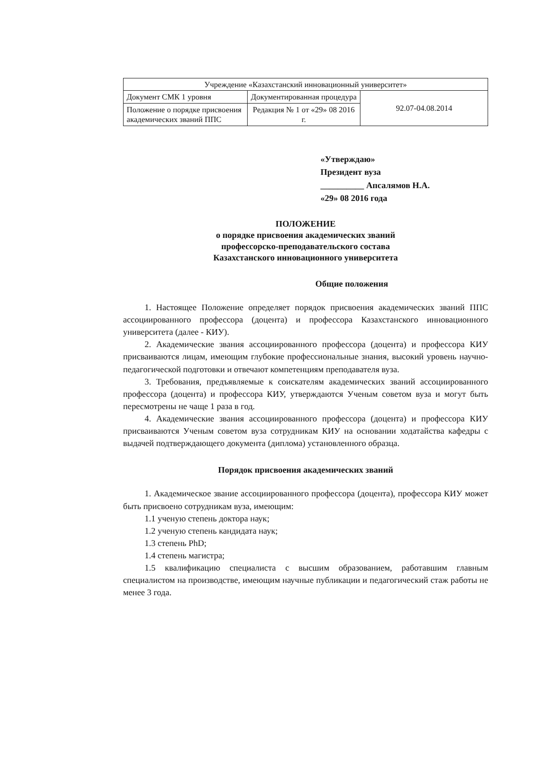| Учреждение «Казахстанский инновационный университет» | | |
| Документ СМК 1 уровня | Документированная процедура | 92.07-04.08.2014 |
| Положение о порядке присвоения академических званий ППС | Редакция № 1 от «29» 08 2016 г. | |
«Утверждаю»
Президент вуза
__________ Апсалямов Н.А.
«29» 08 2016 года
ПОЛОЖЕНИЕ
о порядке присвоения академических званий
профессорско-преподавательского состава
Казахстанского инновационного университета
Общие положения
1. Настоящее Положение определяет порядок присвоения академических званий ППС ассоциированного профессора (доцента) и профессора Казахстанского инновационного университета (далее - КИУ).
2. Академические звания ассоциированного профессора (доцента) и профессора КИУ присваиваются лицам, имеющим глубокие профессиональные знания, высокий уровень научно-педагогической подготовки и отвечают компетенциям преподавателя вуза.
3. Требования, предъявляемые к соискателям академических званий ассоциированного профессора (доцента) и профессора КИУ, утверждаются Ученым советом вуза и могут быть пересмотрены не чаще 1 раза в год.
4. Академические звания ассоциированного профессора (доцента) и профессора КИУ присваиваются Ученым советом вуза сотрудникам КИУ на основании ходатайства кафедры с выдачей подтверждающего документа (диплома) установленного образца.
Порядок присвоения академических званий
1. Академическое звание ассоциированного профессора (доцента), профессора КИУ может быть присвоено сотрудникам вуза, имеющим:
1.1 ученую степень доктора наук;
1.2 ученую степень кандидата наук;
1.3 степень PhD;
1.4 степень магистра;
1.5 квалификацию специалиста с высшим образованием, работавшим главным специалистом на производстве, имеющим научные публикации и педагогический стаж работы не менее 3 года.